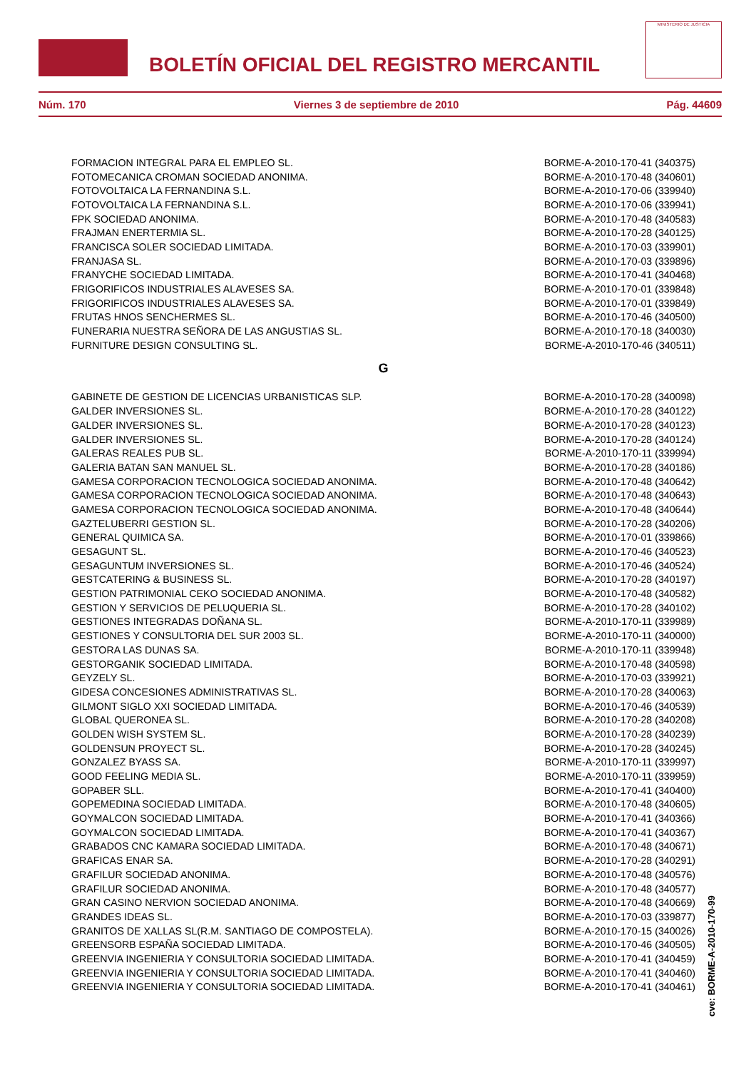BOLETÍN OFICIAL DEL REGISTRO MERCANTIL
MINISTERIO DE JUSTICIA
Núm. 170 Viernes 3 de septiembre de 2010 Pág. 44609
| FORMACION INTEGRAL PARA EL EMPLEO SL. | BORME-A-2010-170-41 (340375) |
| FOTOMECANICA CROMAN SOCIEDAD ANONIMA. | BORME-A-2010-170-48 (340601) |
| FOTOVOLTAICA LA FERNANDINA S.L. | BORME-A-2010-170-06 (339940) |
| FOTOVOLTAICA LA FERNANDINA S.L. | BORME-A-2010-170-06 (339941) |
| FPK SOCIEDAD ANONIMA. | BORME-A-2010-170-48 (340583) |
| FRAJMAN ENERTERMIA SL. | BORME-A-2010-170-28 (340125) |
| FRANCISCA SOLER SOCIEDAD LIMITADA. | BORME-A-2010-170-03 (339901) |
| FRANJASA SL. | BORME-A-2010-170-03 (339896) |
| FRANYCHE SOCIEDAD LIMITADA. | BORME-A-2010-170-41 (340468) |
| FRIGORIFICOS INDUSTRIALES ALAVESES SA. | BORME-A-2010-170-01 (339848) |
| FRIGORIFICOS INDUSTRIALES ALAVESES SA. | BORME-A-2010-170-01 (339849) |
| FRUTAS HNOS SENCHERMES SL. | BORME-A-2010-170-46 (340500) |
| FUNERARIA NUESTRA SEÑORA DE LAS ANGUSTIAS SL. | BORME-A-2010-170-18 (340030) |
| FURNITURE DESIGN CONSULTING SL. | BORME-A-2010-170-46 (340511) |
| G | |
| GABINETE DE GESTION DE LICENCIAS URBANISTICAS SLP. | BORME-A-2010-170-28 (340098) |
| GALDER INVERSIONES SL. | BORME-A-2010-170-28 (340122) |
| GALDER INVERSIONES SL. | BORME-A-2010-170-28 (340123) |
| GALDER INVERSIONES SL. | BORME-A-2010-170-28 (340124) |
| GALERAS REALES PUB SL. | BORME-A-2010-170-11 (339994) |
| GALERIA BATAN SAN MANUEL SL. | BORME-A-2010-170-28 (340186) |
| GAMESA CORPORACION TECNOLOGICA SOCIEDAD ANONIMA. | BORME-A-2010-170-48 (340642) |
| GAMESA CORPORACION TECNOLOGICA SOCIEDAD ANONIMA. | BORME-A-2010-170-48 (340643) |
| GAMESA CORPORACION TECNOLOGICA SOCIEDAD ANONIMA. | BORME-A-2010-170-48 (340644) |
| GAZTELUBERRI GESTION SL. | BORME-A-2010-170-28 (340206) |
| GENERAL QUIMICA SA. | BORME-A-2010-170-01 (339866) |
| GESAGUNT SL. | BORME-A-2010-170-46 (340523) |
| GESAGUNTUM INVERSIONES SL. | BORME-A-2010-170-46 (340524) |
| GESTCATERING & BUSINESS SL. | BORME-A-2010-170-28 (340197) |
| GESTION PATRIMONIAL CEKO SOCIEDAD ANONIMA. | BORME-A-2010-170-48 (340582) |
| GESTION Y SERVICIOS DE PELUQUERIA SL. | BORME-A-2010-170-28 (340102) |
| GESTIONES INTEGRADAS DOÑANA SL. | BORME-A-2010-170-11 (339989) |
| GESTIONES Y CONSULTORIA DEL SUR 2003 SL. | BORME-A-2010-170-11 (340000) |
| GESTORA LAS DUNAS SA. | BORME-A-2010-170-11 (339948) |
| GESTORGANIK SOCIEDAD LIMITADA. | BORME-A-2010-170-48 (340598) |
| GEYZELY SL. | BORME-A-2010-170-03 (339921) |
| GIDESA CONCESIONES ADMINISTRATIVAS SL. | BORME-A-2010-170-28 (340063) |
| GILMONT SIGLO XXI SOCIEDAD LIMITADA. | BORME-A-2010-170-46 (340539) |
| GLOBAL QUERONEA SL. | BORME-A-2010-170-28 (340208) |
| GOLDEN WISH SYSTEM SL. | BORME-A-2010-170-28 (340239) |
| GOLDENSUN PROYECT SL. | BORME-A-2010-170-28 (340245) |
| GONZALEZ BYASS SA. | BORME-A-2010-170-11 (339997) |
| GOOD FEELING MEDIA SL. | BORME-A-2010-170-11 (339959) |
| GOPABER SLL. | BORME-A-2010-170-41 (340400) |
| GOPEMEDINA SOCIEDAD LIMITADA. | BORME-A-2010-170-48 (340605) |
| GOYMALCON SOCIEDAD LIMITADA. | BORME-A-2010-170-41 (340366) |
| GOYMALCON SOCIEDAD LIMITADA. | BORME-A-2010-170-41 (340367) |
| GRABADOS CNC KAMARA SOCIEDAD LIMITADA. | BORME-A-2010-170-48 (340671) |
| GRAFICAS ENAR SA. | BORME-A-2010-170-28 (340291) |
| GRAFILUR SOCIEDAD ANONIMA. | BORME-A-2010-170-48 (340576) |
| GRAFILUR SOCIEDAD ANONIMA. | BORME-A-2010-170-48 (340577) |
| GRAN CASINO NERVION SOCIEDAD ANONIMA. | BORME-A-2010-170-48 (340669) |
| GRANDES IDEAS SL. | BORME-A-2010-170-03 (339877) |
| GRANITOS DE XALLAS SL(R.M. SANTIAGO DE COMPOSTELA). | BORME-A-2010-170-15 (340026) |
| GREENSORB ESPAÑA SOCIEDAD LIMITADA. | BORME-A-2010-170-46 (340505) |
| GREENVIA INGENIERIA Y CONSULTORIA SOCIEDAD LIMITADA. | BORME-A-2010-170-41 (340459) |
| GREENVIA INGENIERIA Y CONSULTORIA SOCIEDAD LIMITADA. | BORME-A-2010-170-41 (340460) |
| GREENVIA INGENIERIA Y CONSULTORIA SOCIEDAD LIMITADA. | BORME-A-2010-170-41 (340461) |
cve: BORME-A-2010-170-99